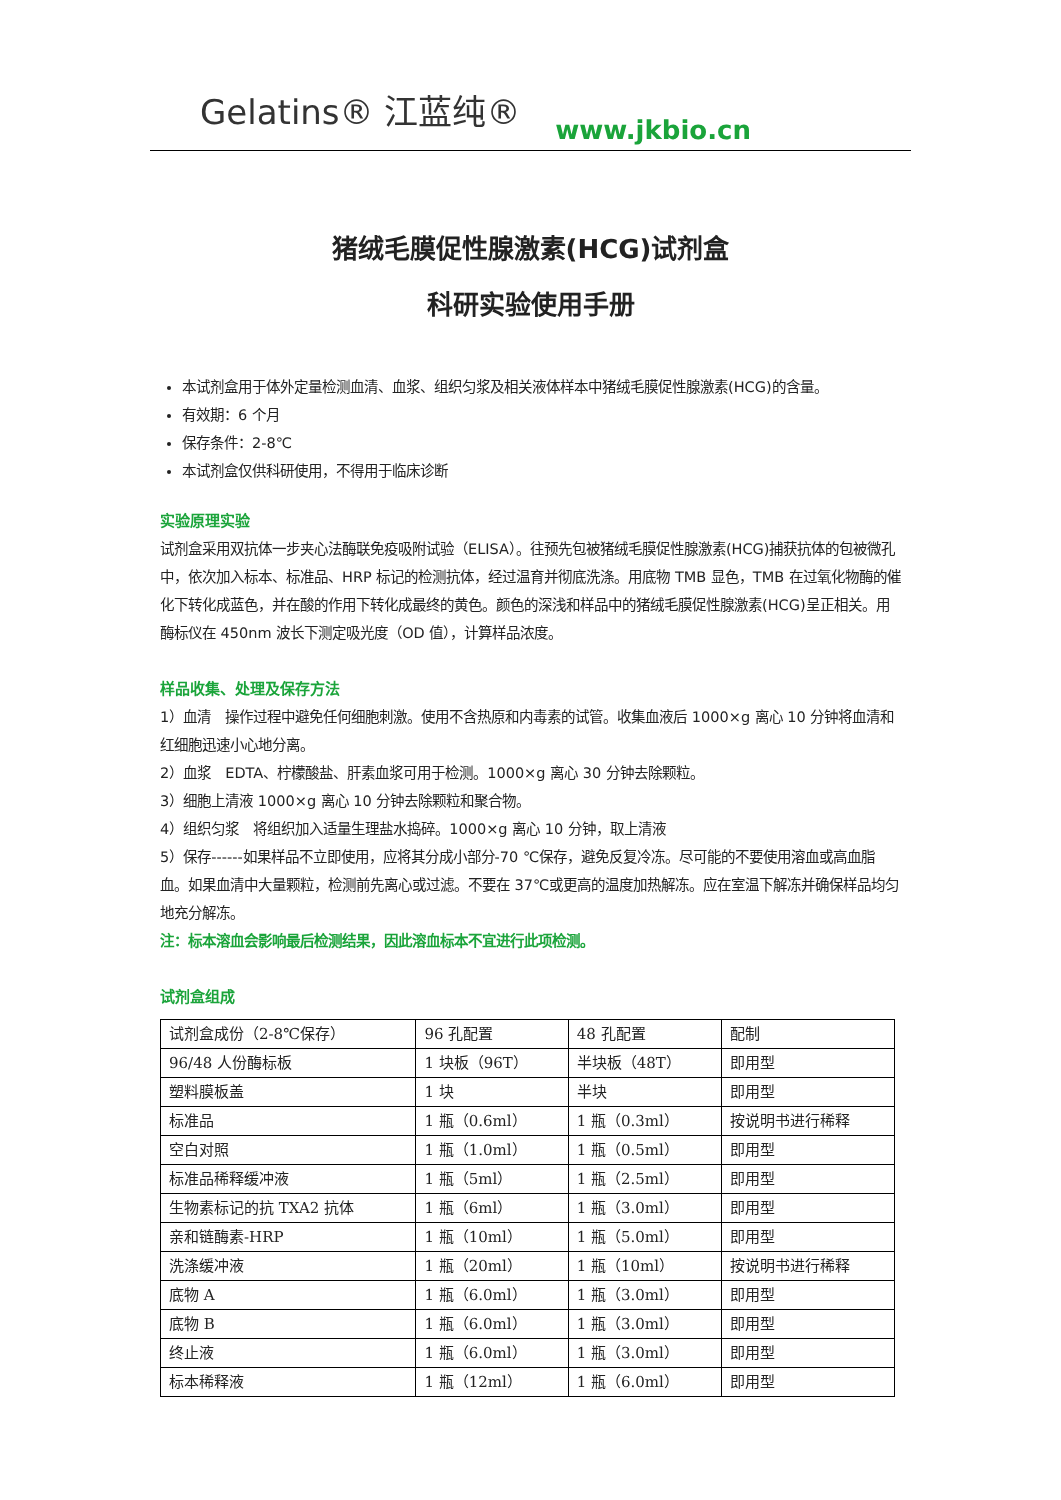Gelatins® 江蓝纯®
www.jkbio.cn
猪绒毛膜促性腺激素(HCG)试剂盒
科研实验使用手册
本试剂盒用于体外定量检测血清、血浆、组织匀浆及相关液体样本中猪绒毛膜促性腺激素(HCG)的含量。
有效期：6 个月
保存条件：2-8℃
本试剂盒仅供科研使用，不得用于临床诊断
实验原理实验
试剂盒采用双抗体一步夹心法酶联免疫吸附试验（ELISA）。往预先包被猪绒毛膜促性腺激素(HCG)捕获抗体的包被微孔中，依次加入标本、标准品、HRP 标记的检测抗体，经过温育并彻底洗涤。用底物 TMB 显色，TMB 在过氧化物酶的催化下转化成蓝色，并在酸的作用下转化成最终的黄色。颜色的深浅和样品中的猪绒毛膜促性腺激素(HCG)呈正相关。用酶标仪在 450nm 波长下测定吸光度（OD 值），计算样品浓度。
样品收集、处理及保存方法
1）血清　操作过程中避免任何细胞刺激。使用不含热原和内毒素的试管。收集血液后 1000×g 离心 10 分钟将血清和红细胞迅速小心地分离。
2）血浆　EDTA、柠檬酸盐、肝素血浆可用于检测。1000×g 离心 30 分钟去除颗粒。
3）细胞上清液 1000×g 离心 10 分钟去除颗粒和聚合物。
4）组织匀浆　将组织加入适量生理盐水捣碎。1000×g 离心 10 分钟，取上清液
5）保存------如果样品不立即使用，应将其分成小部分-70 ℃保存，避免反复冷冻。尽可能的不要使用溶血或高血脂血。如果血清中大量颗粒，检测前先离心或过滤。不要在 37℃或更高的温度加热解冻。应在室温下解冻并确保样品均匀地充分解冻。
注：标本溶血会影响最后检测结果，因此溶血标本不宜进行此项检测。
试剂盒组成
| 试剂盒成份（2-8℃保存） | 96 孔配置 | 48 孔配置 | 配制 |
| 96/48 人份酶标板 | 1 块板（96T） | 半块板（48T） | 即用型 |
| 塑料膜板盖 | 1 块 | 半块 | 即用型 |
| 标准品 | 1 瓶（0.6ml） | 1 瓶（0.3ml） | 按说明书进行稀释 |
| 空白对照 | 1 瓶（1.0ml） | 1 瓶（0.5ml） | 即用型 |
| 标准品稀释缓冲液 | 1 瓶（5ml） | 1 瓶（2.5ml） | 即用型 |
| 生物素标记的抗 TXA2 抗体 | 1 瓶（6ml） | 1 瓶（3.0ml） | 即用型 |
| 亲和链酶素-HRP | 1 瓶（10ml） | 1 瓶（5.0ml） | 即用型 |
| 洗涤缓冲液 | 1 瓶（20ml） | 1 瓶（10ml） | 按说明书进行稀释 |
| 底物 A | 1 瓶（6.0ml） | 1 瓶（3.0ml） | 即用型 |
| 底物 B | 1 瓶（6.0ml） | 1 瓶（3.0ml） | 即用型 |
| 终止液 | 1 瓶（6.0ml） | 1 瓶（3.0ml） | 即用型 |
| 标本稀释液 | 1 瓶（12ml） | 1 瓶（6.0ml） | 即用型 |